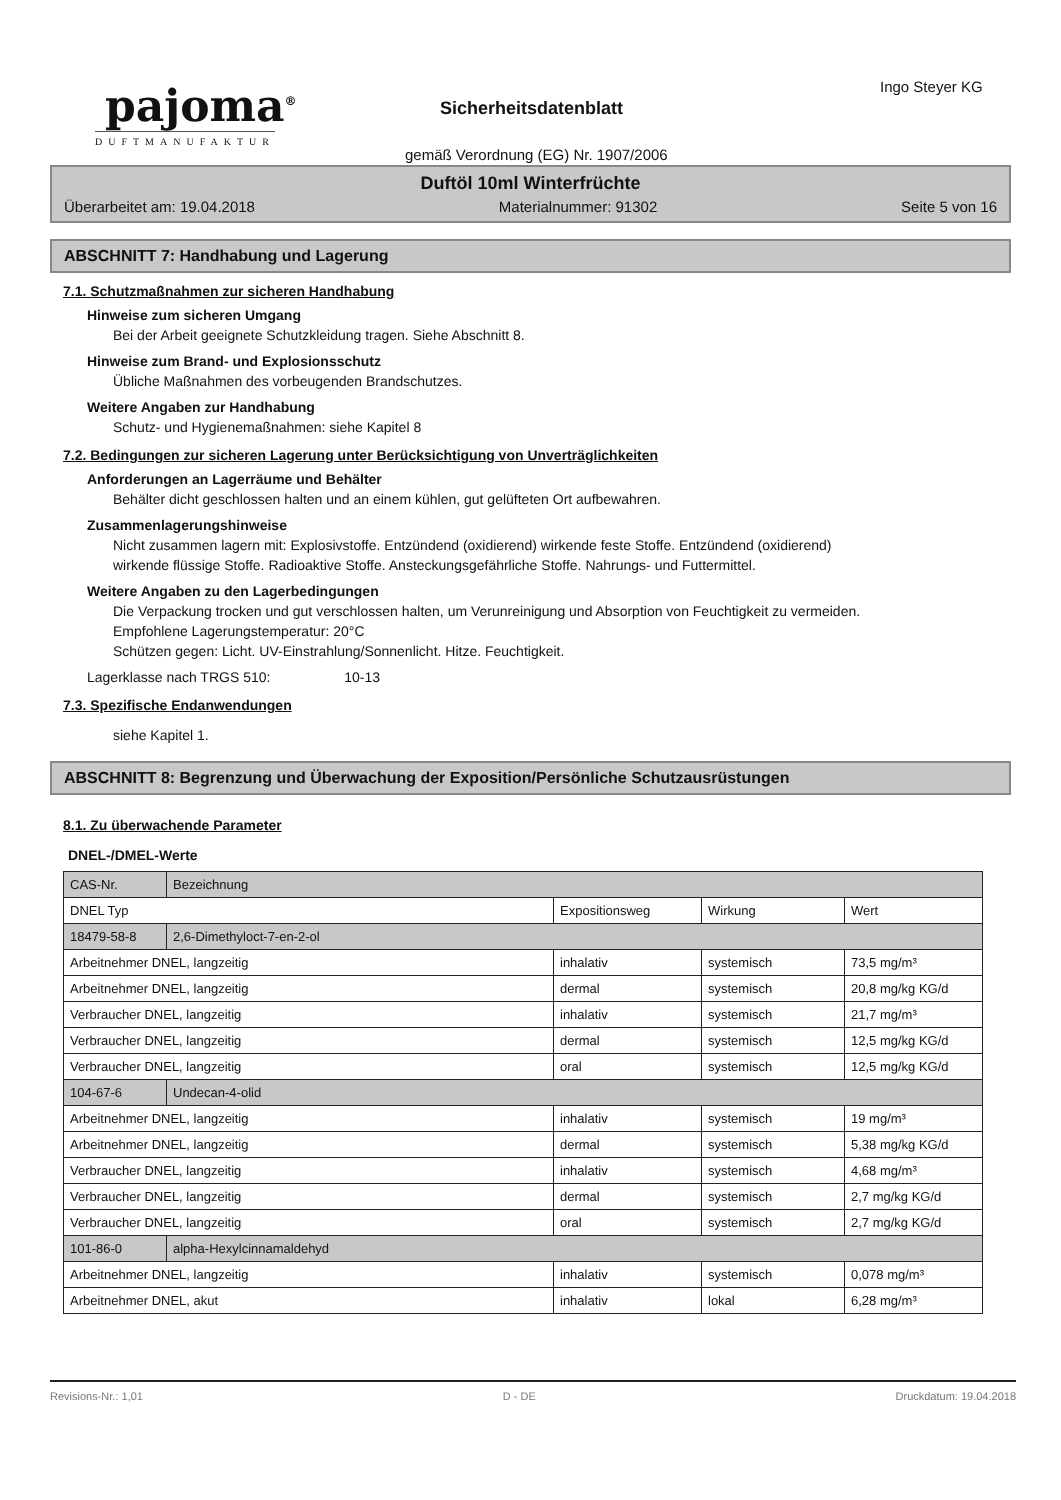pajoma<sup>®</sup>
DUFTMANUFAKTUR
Ingo Steyer KG
Sicherheitsdatenblatt
gemäß Verordnung (EG) Nr. 1907/2006
Duftöl 10ml Winterfrüchte
Überarbeitet am: 19.04.2018 Materialnummer: 91302 Seite 5 von 16
ABSCHNITT 7: Handhabung und Lagerung
7.1. Schutzmaßnahmen zur sicheren Handhabung
Hinweise zum sicheren Umgang
Bei der Arbeit geeignete Schutzkleidung tragen. Siehe Abschnitt 8.
Hinweise zum Brand- und Explosionsschutz
Übliche Maßnahmen des vorbeugenden Brandschutzes.
Weitere Angaben zur Handhabung
Schutz- und Hygienemaßnahmen: siehe Kapitel 8
7.2. Bedingungen zur sicheren Lagerung unter Berücksichtigung von Unverträglichkeiten
Anforderungen an Lagerräume und Behälter
Behälter dicht geschlossen halten und an einem kühlen, gut gelüfteten Ort aufbewahren.
Zusammenlagerungshinweise
Nicht zusammen lagern mit: Explosivstoffe. Entzündend (oxidierend) wirkende feste Stoffe. Entzündend (oxidierend) wirkende flüssige Stoffe. Radioaktive Stoffe. Ansteckungsgefährliche Stoffe. Nahrungs- und Futtermittel.
Weitere Angaben zu den Lagerbedingungen
Die Verpackung trocken und gut verschlossen halten, um Verunreinigung und Absorption von Feuchtigkeit zu vermeiden.
Empfohlene Lagerungstemperatur: 20°C
Schützen gegen: Licht. UV-Einstrahlung/Sonnenlicht. Hitze. Feuchtigkeit.
Lagerklasse nach TRGS 510: 10-13
7.3. Spezifische Endanwendungen
siehe Kapitel 1.
ABSCHNITT 8: Begrenzung und Überwachung der Exposition/Persönliche Schutzausrüstungen
8.1. Zu überwachende Parameter
DNEL-/DMEL-Werte
| CAS-Nr. | Bezeichnung | | | |
| DNEL Typ | | Expositionsweg | Wirkung | Wert |
| 18479-58-8 | 2,6-Dimethyloct-7-en-2-ol | | | |
| Arbeitnehmer DNEL, langzeitig | | inhalativ | systemisch | 73,5 mg/m³ |
| Arbeitnehmer DNEL, langzeitig | | dermal | systemisch | 20,8 mg/kg KG/d |
| Verbraucher DNEL, langzeitig | | inhalativ | systemisch | 21,7 mg/m³ |
| Verbraucher DNEL, langzeitig | | dermal | systemisch | 12,5 mg/kg KG/d |
| Verbraucher DNEL, langzeitig | | oral | systemisch | 12,5 mg/kg KG/d |
| 104-67-6 | Undecan-4-olid | | | |
| Arbeitnehmer DNEL, langzeitig | | inhalativ | systemisch | 19 mg/m³ |
| Arbeitnehmer DNEL, langzeitig | | dermal | systemisch | 5,38 mg/kg KG/d |
| Verbraucher DNEL, langzeitig | | inhalativ | systemisch | 4,68 mg/m³ |
| Verbraucher DNEL, langzeitig | | dermal | systemisch | 2,7 mg/kg KG/d |
| Verbraucher DNEL, langzeitig | | oral | systemisch | 2,7 mg/kg KG/d |
| 101-86-0 | alpha-Hexylcinnamaldehyd | | | |
| Arbeitnehmer DNEL, langzeitig | | inhalativ | systemisch | 0,078 mg/m³ |
| Arbeitnehmer DNEL, akut | | inhalativ | lokal | 6,28 mg/m³ |
Revisions-Nr.: 1,01 D - DE Druckdatum: 19.04.2018